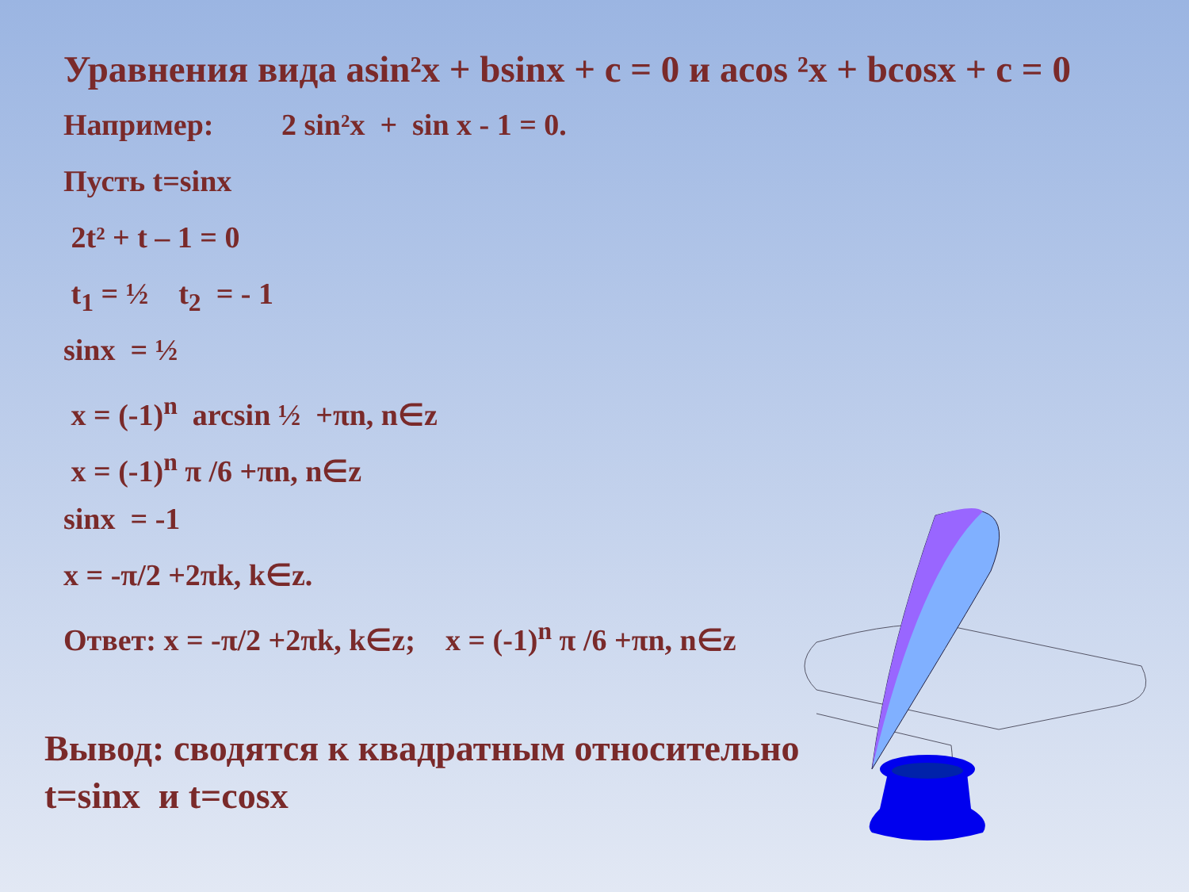Уравнения вида asin²x + bsinx + c = 0 и acos ²x + bcosx + c = 0
Например: 2 sin²x + sin x - 1 = 0.
Пусть t=sinx
2t² + t – 1 = 0
t<sub>1</sub> = ½ t<sub>2</sub> = - 1
sinx = ½
x = (-1)<sup>n</sup> arcsin ½ +πn, n∈z
x = (-1)<sup>n</sup> π /6 +πn, n∈z
sinx = -1
x = -π/2 +2πk, k∈z.
Ответ: x = -π/2 +2πk, k∈z; x = (-1)<sup>n</sup> π /6 +πn, n∈z
Вывод: сводятся к квадратным относительно
t=sinx и t=cosx